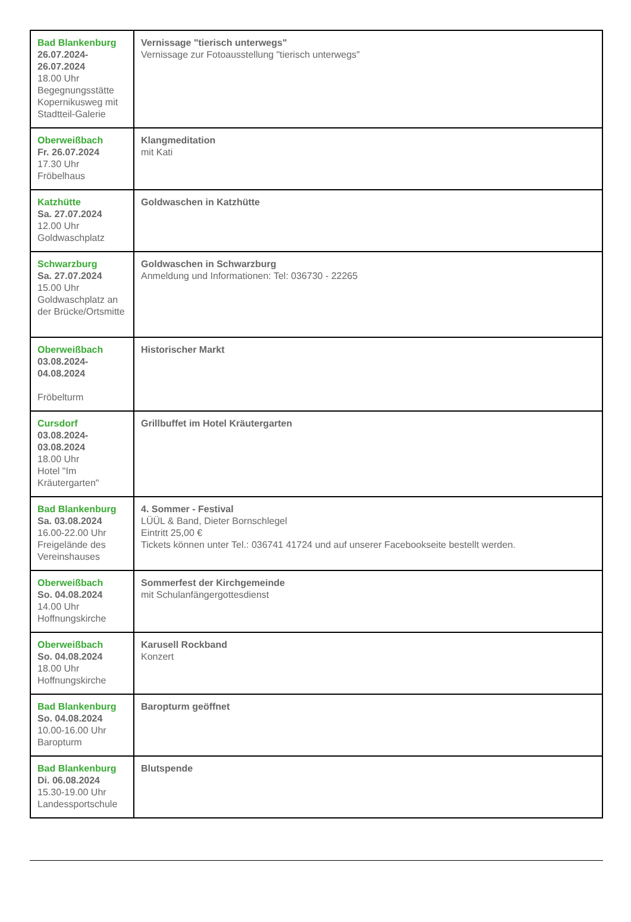| Bad Blankenburg 26.07.2024- 26.07.2024 18.00 Uhr Begegnungsstätte Kopernikusweg mit Stadtteil-Galerie | Vernissage "tierisch unterwegs" Vernissage zur Fotoausstellung "tierisch unterwegs" |
| Oberweißbach Fr. 26.07.2024 17.30 Uhr Fröbelhaus | Klangmeditation mit Kati |
| Katzhütte Sa. 27.07.2024 12.00 Uhr Goldwaschplatz | Goldwaschen in Katzhütte |
| Schwarzburg Sa. 27.07.2024 15.00 Uhr Goldwaschplatz an der Brücke/Ortsmitte | Goldwaschen in Schwarzburg Anmeldung und Informationen: Tel: 036730 - 22265 |
| Oberweißbach 03.08.2024- 04.08.2024 Fröbelturm | Historischer Markt |
| Cursdorf 03.08.2024- 03.08.2024 18.00 Uhr Hotel "Im Kräutergarten" | Grillbuffet im Hotel Kräutergarten |
| Bad Blankenburg Sa. 03.08.2024 16.00-22.00 Uhr Freigelände des Vereinshauses | 4. Sommer - Festival LÜÜL & Band, Dieter Bornschlegel Eintritt 25,00 € Tickets können unter Tel.: 036741 41724 und auf unserer Facebookseite bestellt werden. |
| Oberweißbach So. 04.08.2024 14.00 Uhr Hoffnungskirche | Sommerfest der Kirchgemeinde mit Schulanfängergottesdienst |
| Oberweißbach So. 04.08.2024 18.00 Uhr Hoffnungskirche | Karusell Rockband Konzert |
| Bad Blankenburg So. 04.08.2024 10.00-16.00 Uhr Baropturm | Baropturm geöffnet |
| Bad Blankenburg Di. 06.08.2024 15.30-19.00 Uhr Landessportschule | Blutspende |